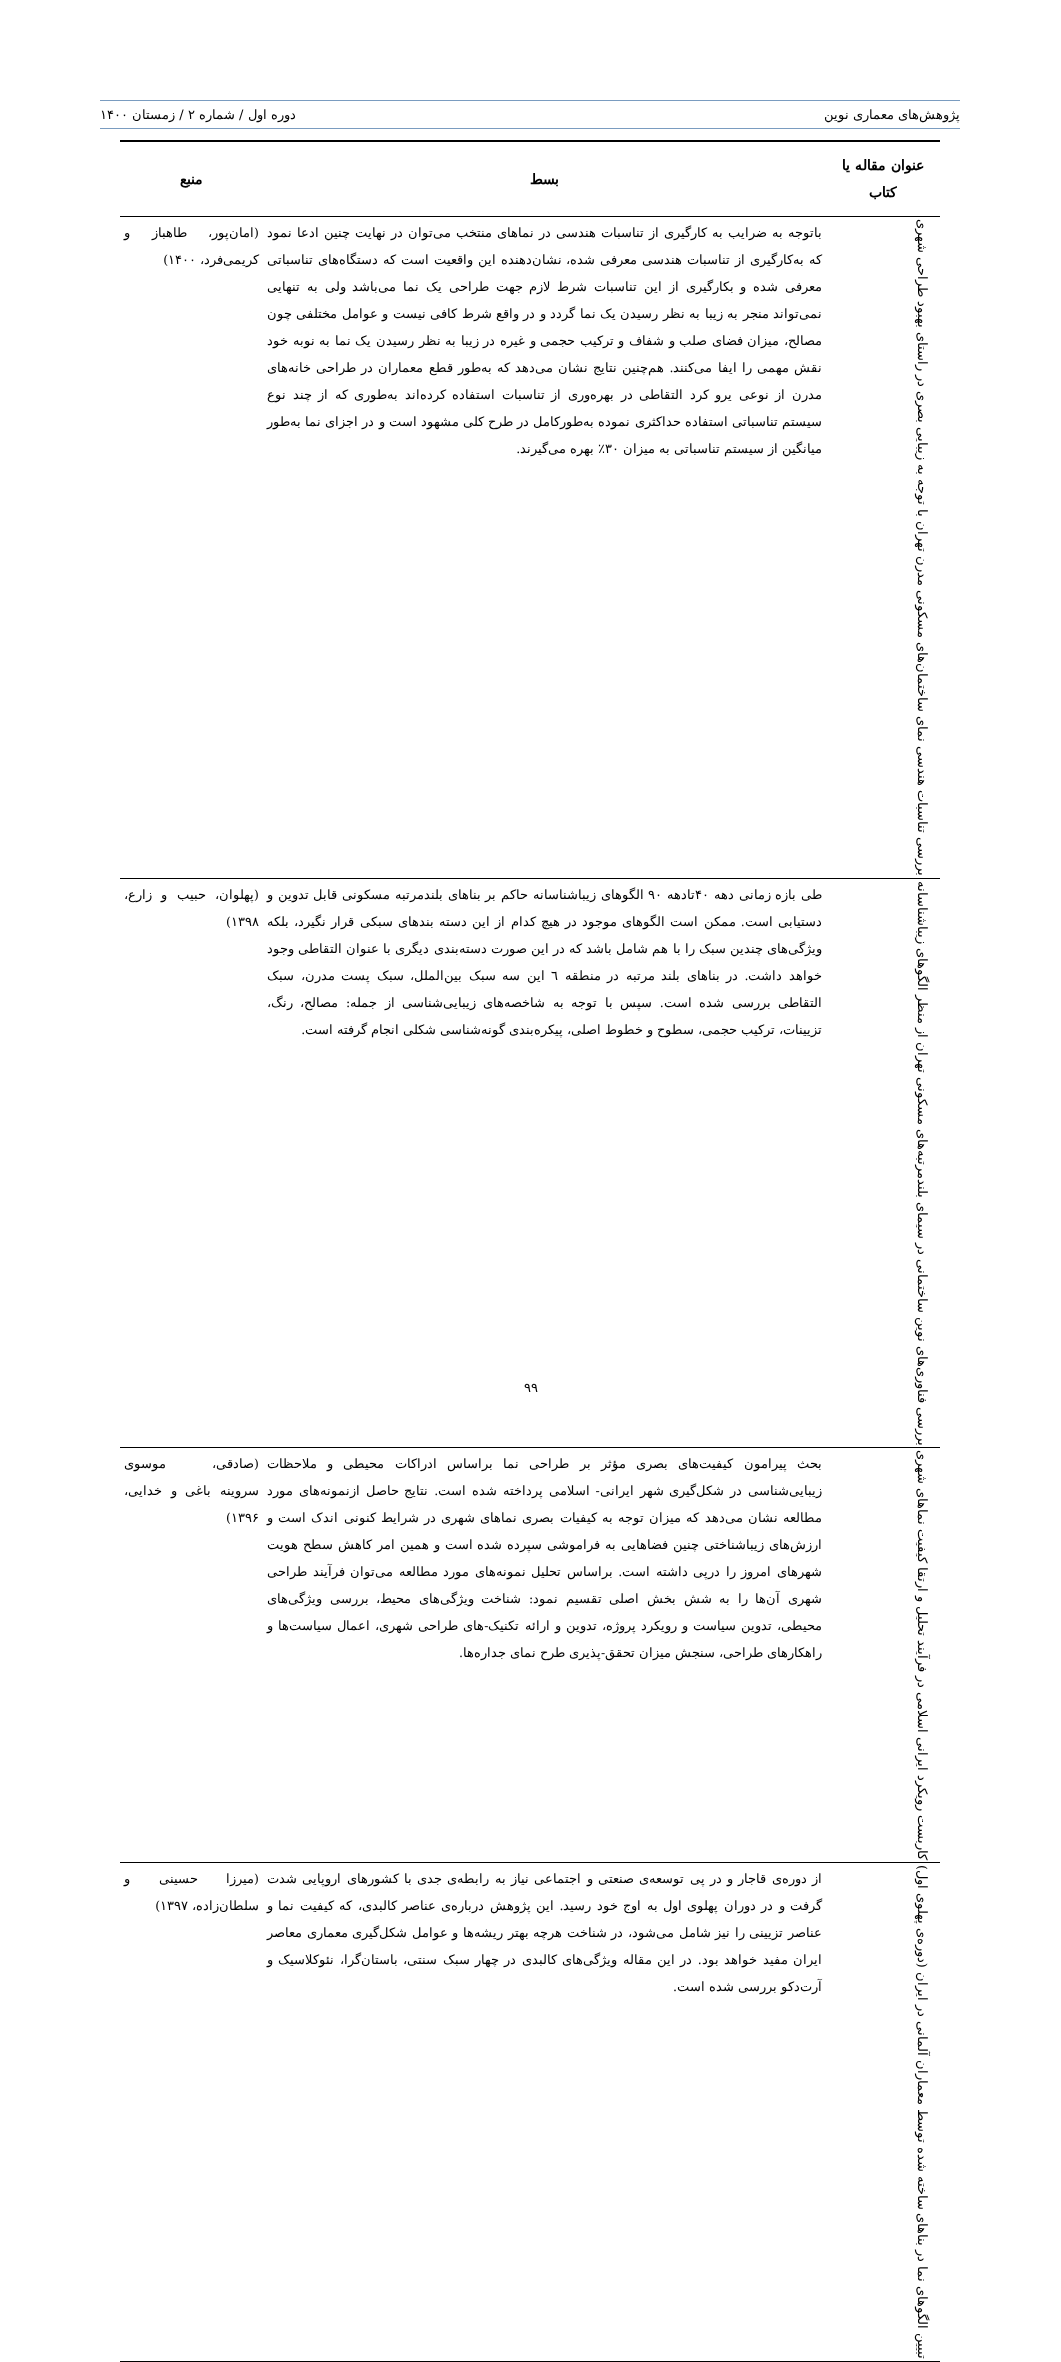پژوهش‌های معماری نوین دوره اول / شماره ۲ / زمستان ۱۴۰۰
| عنوان مقاله یا کتاب | بسط | منبع |
| --- | --- | --- |
| بررسی تناسبات هندسی نمای ساختمان‌های مسکونی مدرن تهران با توجه به زیبایی بصری در راستای بهبود طراحی شهری | باتوجه به ضرایب به کارگیری از تناسبات هندسی در نماهای منتخب می‌توان در نهایت چنین ادعا نمود که به‌کارگیری از تناسبات هندسی معرفی شده، نشان‌دهنده این واقعیت است که دستگاه‌های تناسباتی معرفی شده و بکارگیری از این تناسبات شرط لازم جهت طراحی یک نما می‌باشد ولی به تنهایی نمی‌تواند منجر به زیبا به نظر رسیدن یک نما گردد و در واقع شرط کافی نیست و عوامل مختلفی چون مصالح، میزان فضای صلب و شفاف و ترکیب حجمی و غیره در زیبا به نظر رسیدن یک نما به نوبه خود نقش مهمی را ایفا می‌کنند. هم‌چنین نتایج نشان می‌دهد که به‌طور قطع معماران در طراحی خانه‌های مدرن از نوعی یرو کرد التقاطی در بهره‌وری از تناسبات استفاده کرده‌اند به‌طوری که از چند نوع سیستم تناسباتی استفاده حداکثری نموده به‌طورکامل در طرح کلی مشهود است و در اجزای نما به‌طور میانگین از سیستم تناسباتی به میزان ۳۰٪ بهره می‌گیرند. | (امان‌پور، طاهباز و کریمی‌فرد، ۱۴۰۰) |
| بررسی فناوری‌های نوین ساختمانی در سیمای بلندمرتبه‌های مسکونی تهران از منظر الگوهای زیباشناسانه | طی بازه زمانی دهه ۴۰تادهه ۹۰ الگوهای زیباشناسانه حاکم بر بناهای بلندمرتبه مسکونی قابل تدوین و دستیابی است. ممکن است الگوهای موجود در هیچ کدام از این دسته بندهای سبکی قرار نگیرد، بلکه ویژگی‌های چندین سبک را با هم شامل باشد که در این صورت دسته‌بندی دیگری با عنوان التقاطی وجود خواهد داشت. در بناهای بلند مرتبه در منطقه ٦ این سه سبک بین‌الملل، سبک پست مدرن، سبک التقاطی بررسی شده است. سپس با توجه به شاخصه‌های زیبایی‌شناسی از جمله: مصالح، رنگ، تزیینات، ترکیب حجمی، سطوح و خطوط اصلی، پیکره‌بندی گونه‌شناسی شکلی انجام گرفته است. | (پهلوان، حبیب و زارع، ۱۳۹۸) |
| کاربست رویکرد ایرانی اسلامی در فرآیند تحلیل و ارتقا کیفیت نماهای شهری | بحث پیرامون کیفیت‌های بصری مؤثر بر طراحی نما براساس ادراکات محیطی و ملاحظات زیبایی‌شناسی در شکل‌گیری شهر ایرانی- اسلامی پرداخته شده است. نتایج حاصل ازنمونه‌های مورد مطالعه نشان می‌دهد که میزان توجه به کیفیات بصری نماهای شهری در شرایط کنونی اندک است و ارزش‌های زیباشناختی چنین فضاهایی به فراموشی سپرده شده است و همین امر کاهش سطح هویت شهرهای امروز را درپی داشته است. براساس تحلیل نمونه‌های مورد مطالعه می‌توان فرآیند طراحی شهری آن‌ها را به شش بخش اصلی تقسیم نمود: شناخت ویژگی‌های محیط، بررسی ویژگی‌های محیطی، تدوین سیاست و رویکرد پروژه، تدوین و ارائه تکنیک-های طراحی شهری، اعمال سیاست‌ها و راهکارهای طراحی، سنجش میزان تحقق-پذیری طرح نمای جداره‌ها. | (صادقی، موسوی سروینه باغی و خدایی، ۱۳۹۶) |
| تبیین الگوهای نما در بناهای ساخته شده توسط معماران آلمانی در ایران (دوره‌ی پهلوی اول) | از دوره‌ی قاجار و در پی توسعه‌ی صنعتی و اجتماعی نیاز به رابطه‌ی جدی با کشورهای اروپایی شدت گرفت و در دوران پهلوی اول به اوج خود رسید. این پژوهش درباره‌ی عناصر کالبدی، که کیفیت نما و عناصر تزیینی را نیز شامل می‌شود، در شناخت هرچه بهتر ریشه‌ها و عوامل شکل‌گیری معماری معاصر ایران مفید خواهد بود. در این مقاله ویژگی‌های کالبدی در چهار سبک سنتی، باستان‌گرا، نئوکلاسیک و آرت‌دکو بررسی شده است. | (میرزا حسینی و سلطان‌زاده، ۱۳۹۷) |
۹۹